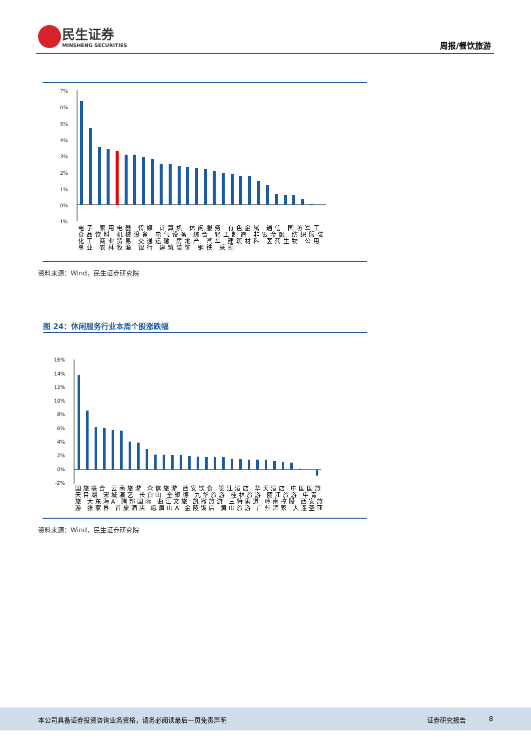民生证券
MINSHENG SECURITIES
周报/餐饮旅游
7%
6%
5%
4%
3%
2%
1%
0%
-1%
电子 家用电器 传媒 计算机 休闲服务 有色金属 通信 国防军工 食品饮料 机械设备 电气设备 综合 轻工制造 非银金融 纺织服装 化工 商业贸易 交通运输 房地产 汽车 建筑材料 医药生物 公用事业 农林牧渔 银行 建筑装饰 钢铁 采掘
资料来源：Wind，民生证券研究院
图 24：休闲服务行业本周个股涨跌幅
16%
14%
12%
10%
8%
6%
4%
2%
0%
-2%
国旅联合 云南旅游 众信旅游 西安饮食 锦江酒店 华天酒店 中国国旅 天目湖 宋城演艺 长白山 全聚德 九华旅游 桂林旅游 丽江旅游 中青旅 大东海A 腾邦国际 曲江文旅 凯撒旅游 三特索道 岭南控股 西安旅游 张家界 首旅酒店 峨眉山A 金陵饭店 黄山旅游 广州酒家 大连圣亚
资料来源：Wind，民生证券研究院
本公司具备证券投资咨询业务资格，请务必阅读最后一页免责声明 证券研究报告 8